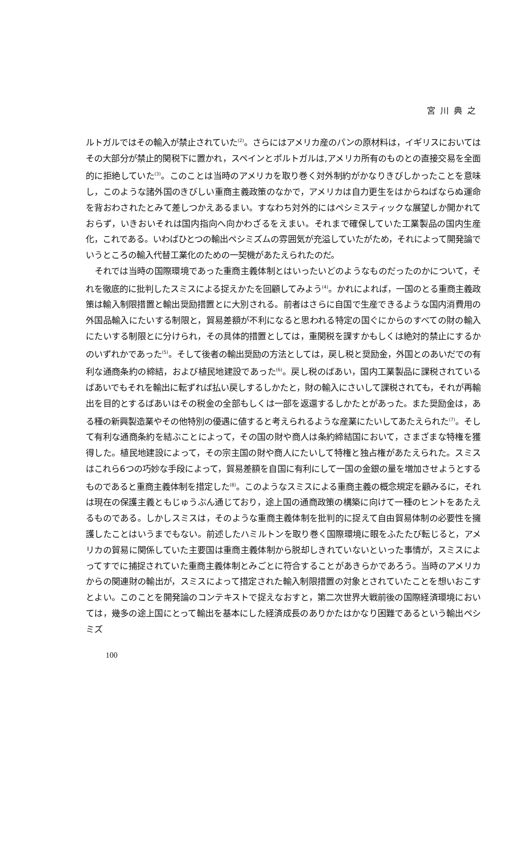宮川典之
ルトガルではその輸入が禁止されていた<sup>(2)</sup>。さらにはアメリカ産のパンの原材料は，イギリスにおいてはその大部分が禁止的関税下に置かれ，スペインとポルトガルは,アメリカ所有のものとの直接交易を全面的に拒絶していた<sup>(3)</sup>。このことは当時のアメリカを取り巻く対外制約がかなりきびしかったことを意味し，このような諸外国のきびしい重商主義政策のなかで，アメリカは自力更生をはからねばならぬ運命を背おわされたとみて差しつかえあるまい。すなわち対外的にはペシミスティックな展望しか開かれておらず，いきおいそれは国内指向へ向かわざるをえまい。それまで確保していた工業製品の国内生産化，これである。いわばひとつの輸出ペシミズムの雰囲気が充溢していたがため，それによって開発論でいうところの輸入代替工業化のための一契機があたえられたのだ。
それでは当時の国際環境であった重商主義体制とはいったいどのようなものだったのかについて，それを徹底的に批判したスミスによる捉えかたを回顧してみよう<sup>(4)</sup>。かれによれば，一国のとる重商主義政策は輸入制限措置と輸出奨励措置とに大別される。前者はさらに自国で生産できるような国内消費用の外国品輸入にたいする制限と，貿易差額が不利になると思われる特定の国ぐにからのすべての財の輸入にたいする制限とに分けられ，その具体的措置としては，重関税を課すかもしくは絶対的禁止にするかのいずれかであった<sup>(5)</sup>。そして後者の輸出奨励の方法としては，戻し税と奨励金，外国とのあいだでの有利な通商条約の締結，および植民地建設であった<sup>(6)</sup>。戻し税のばあい，国内工業製品に課税されているばあいでもそれを輸出に転ずれば払い戻しするしかたと，財の輸入にさいして課税されても，それが再輸出を目的とするばあいはその税金の全部もしくは一部を返還するしかたとがあった。また奨励金は，ある種の新興製造業やその他特別の優遇に値すると考えられるような産業にたいしてあたえられた<sup>(7)</sup>。そして有利な通商条約を結ぶことによって，その国の財や商人は条約締結国において，さまざまな特権を獲得した。植民地建設によって，その宗主国の財や商人にたいして特権と独占権があたえられた。スミスはこれら6つの巧妙な手段によって，貿易差額を自国に有利にして一国の金銀の量を増加させようとするものであると重商主義体制を措定した<sup>(8)</sup>。このようなスミスによる重商主義の概念規定を顧みるに，それは現在の保護主義ともじゅうぶん通じており，途上国の通商政策の構築に向けて一種のヒントをあたえるものである。しかしスミスは，そのような重商主義体制を批判的に捉えて自由貿易体制の必要性を擁護したことはいうまでもない。前述したハミルトンを取り巻く国際環境に眼をふたたび転じると，アメリカの貿易に関係していた主要国は重商主義体制から脱却しきれていないといった事情が，スミスによってすでに捕捉されていた重商主義体制とみごとに符合することがあきらかであろう。当時のアメリカからの関連財の輸出が，スミスによって措定された輸入制限措置の対象とされていたことを想いおこすとよい。このことを開発論のコンテキストで捉えなおすと，第二次世界大戦前後の国際経済環境においては，幾多の途上国にとって輸出を基本にした経済成長のありかたはかなり困難であるという輸出ペシミズ
100